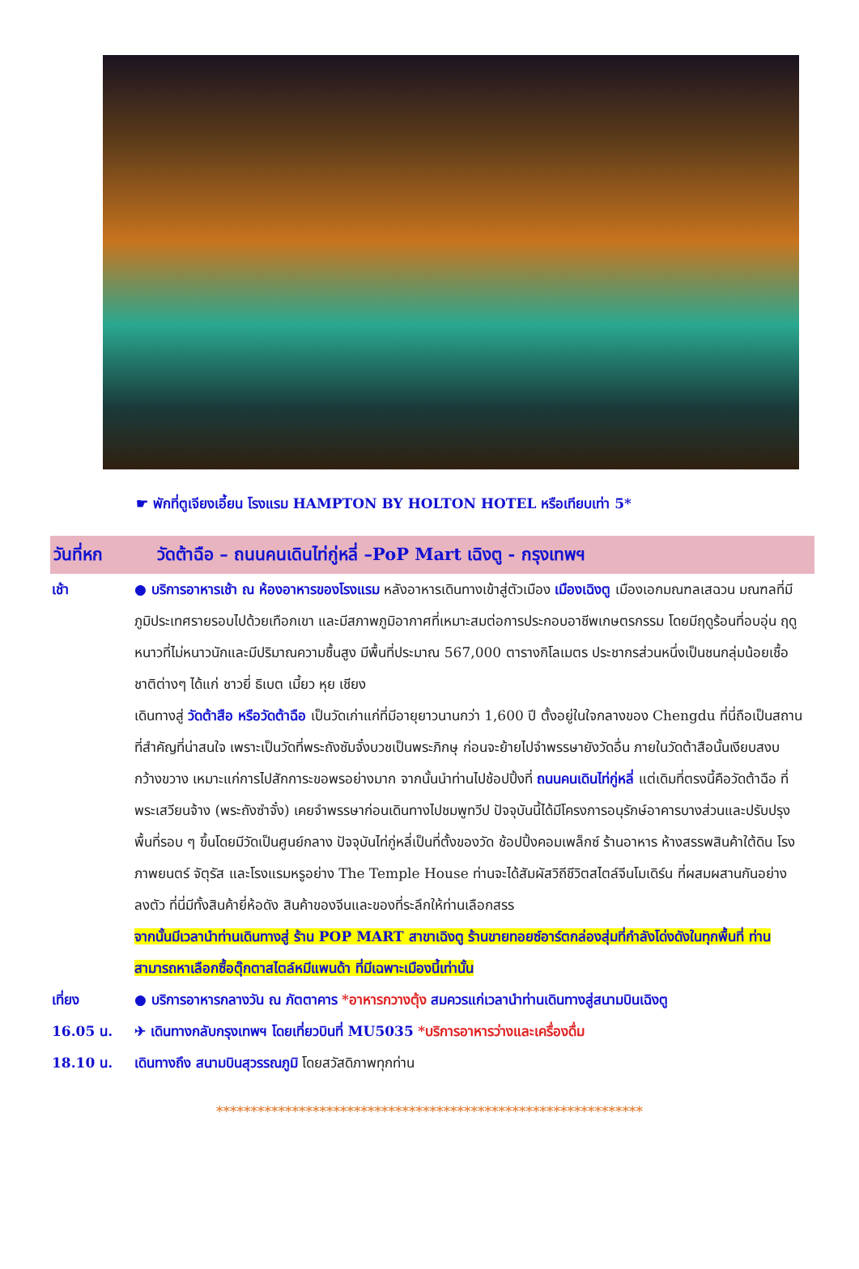☛ พักที่ตูเจียงเอี้ยน โรงแรม HAMPTON BY HOLTON HOTEL หรือเทียบเท่า 5*
วันที่หก วัดต้าฉือ – ถนนคนเดินไท่กู่หลี่ –PoP Mart เฉิงตู - กรุงเทพฯ
เช้า ● บริการอาหารเช้า ณ ห้องอาหารของโรงแรม หลังอาหารเดินทางเข้าสู่ตัวเมือง เมืองเฉิงตู เมืองเอกมณฑลเสฉวน มณฑลที่มีภูมิประเทศรายรอบไปด้วยเทือกเขา และมีสภาพภูมิอากาศที่เหมาะสมต่อการประกอบอาชีพเกษตรกรรม โดยมีฤดูร้อนที่อบอุ่น ฤดูหนาวที่ไม่หนาวนักและมีปริมาณความชื้นสูง มีพื้นที่ประมาณ 567,000 ตารางกิโลเมตร ประชากรส่วนหนึ่งเป็นชนกลุ่มน้อยเชื้อชาติต่างๆ ได้แก่ ชาวยี่ ธิเบต เมี้ยว หุย เชียง
เดินทางสู่ วัดต้าสือ หรือวัดต้าฉือ เป็นวัดเก่าแก่ที่มีอายุยาวนานกว่า 1,600 ปี ตั้งอยู่ในใจกลางของ Chengdu ที่นี่ถือเป็นสถานที่สำคัญที่น่าสนใจ เพราะเป็นวัดที่พระถังซัมจั๋งบวชเป็นพระภิกษุ ก่อนจะย้ายไปจำพรรษายังวัดอื่น ภายในวัดต้าสือนั้นเงียบสงบ กว้างขวาง เหมาะแก่การไปสักการะขอพรอย่างมาก จากนั้นนำท่านไปช้อปปิ้งที่ ถนนคนเดินไท่กู่หลี่ แต่เดิมที่ตรงนี้คือวัดต้าฉือ ที่พระเสวียนจ้าง (พระถังซำจั๋ง) เคยจำพรรษาก่อนเดินทางไปชมพูทวีป ปัจจุบันนี้ได้มีโครงการอนุรักษ์อาคารบางส่วนและปรับปรุงพื้นที่รอบ ๆ ขึ้นโดยมีวัดเป็นศูนย์กลาง ปัจจุบันไท่กู่หลี่เป็นที่ตั้งของวัด ช้อปปิ้งคอมเพล็กซ์ ร้านอาหาร ห้างสรรพสินค้าใต้ดิน โรงภาพยนตร์ จัตุรัส และโรงแรมหรูอย่าง The Temple House ท่านจะได้สัมผัสวิถีชีวิตสไตล์จีนโมเดิร์น ที่ผสมผสานกันอย่างลงตัว ที่นี่มีทั้งสินค้ายี่ห้อดัง สินค้าของจีนและของที่ระลึกให้ท่านเลือกสรร
จากนั้นมีเวลานำท่านเดินทางสู่ ร้าน POP MART สาขาเฉิงตู ร้านขายทอยซ์อาร์ตกล่องสุ่มที่กำลังโด่งดังในทุกพื้นที่ ท่านสามารถหาเลือกซื้อตุ๊กตาสไตล์หมีแพนด้า ที่มีเฉพาะเมืองนี้เท่านั้น
เที่ยง ● บริการอาหารกลางวัน ณ ภัตตาคาร *อาหารกวางตุ้ง สมควรแก่เวลานำท่านเดินทางสู่สนามบินเฉิงตู
16.05 น. ✈ เดินทางกลับกรุงเทพฯ โดยเที่ยวบินที่ MU5035 *บริการอาหารว่างและเครื่องดื่ม
18.10 น. เดินทางถึง สนามบินสุวรรณภูมิ โดยสวัสดิภาพทุกท่าน
**************************************************************